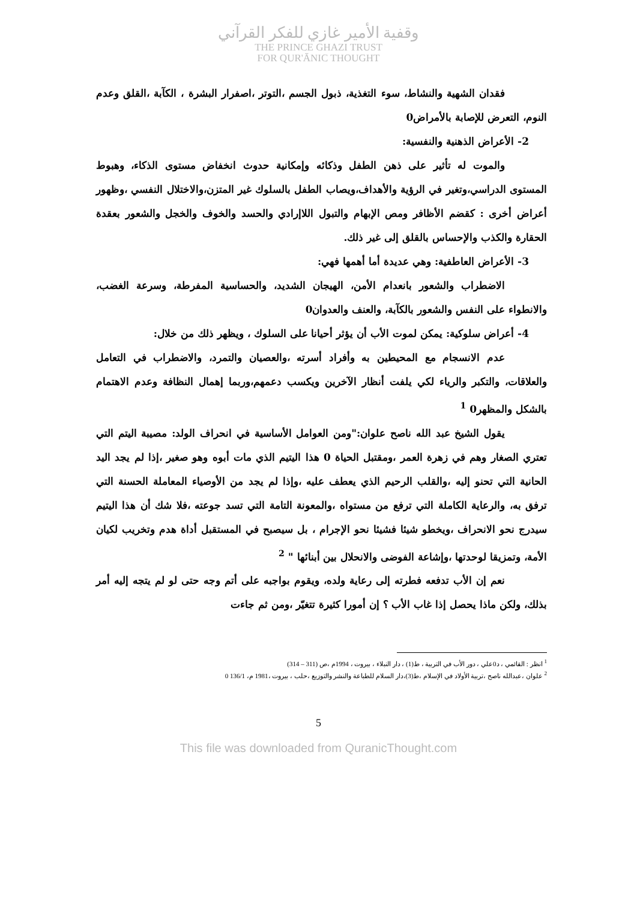وقفية الأمير غازي للفكر القرآني
THE PRINCE GHAZI TRUST
FOR QUR'ĀNIC THOUGHT
فقدان الشهية والنشاط، سوء التغذية، ذبول الجسم ،التوتر ،اصفرار البشرة ، الكآبة ،القلق وعدم النوم، التعرض للإصابة بالأمراض0
2- الأعراض الذهنية والنفسية:
والموت له تأثير على ذهن الطفل وذكائه وإمكانية حدوث انخفاض مستوى الذكاء، وهبوط المستوى الدراسي،وتغير في الرؤية والأهداف،ويصاب الطفل بالسلوك غير المتزن،والاختلال النفسي ،وظهور أعراض أخرى : كقضم الأظافر ومص الإبهام والتبول اللاإرادي والحسد والخوف والخجل والشعور بعقدة الحقارة والكذب والإحساس بالقلق إلى غير ذلك.
3- الأعراض العاطفية: وهي عديدة أما أهمها فهي:
الاضطراب والشعور بانعدام الأمن، الهيجان الشديد، والحساسية المفرطة، وسرعة الغضب، والانطواء على النفس والشعور بالكآبة، والعنف والعدوان0
4- أعراض سلوكية: يمكن لموت الأب أن يؤثر أحيانا على السلوك ، ويظهر ذلك من خلال:
عدم الانسجام مع المحيطين به وأفراد أسرته ،والعصيان والتمرد، والاضطراب في التعامل والعلاقات، والتكبر والرياء لكي يلفت أنظار الآخرين ويكسب دعمهم،وربما إهمال النظافة وعدم الاهتمام بالشكل والمظهر0 <sup>1</sup>
يقول الشيخ عبد الله ناصح علوان:"ومن العوامل الأساسية في انحراف الولد: مصيبة اليتم التي تعتري الصغار وهم في زهرة العمر ،ومقتبل الحياة 0 هذا اليتيم الذي مات أبوه وهو صغير ،إذا لم يجد اليد الحانية التي تحنو إليه ،والقلب الرحيم الذي يعطف عليه ،وإذا لم يجد من الأوصياء المعاملة الحسنة التي ترفق به، والرعاية الكاملة التي ترفع من مستواه ،والمعونة التامة التي تسد جوعته ،فلا شك أن هذا اليتيم سيدرج نحو الانحراف ،ويخطو شيئا فشيئا نحو الإجرام ، بل سيصبح في المستقبل أداة هدم وتخريب لكيان الأمة، وتمزيقا لوحدتها ،وإشاعة الفوضى والانحلال بين أبنائها " <sup>2</sup>
نعم إن الأب تدفعه فطرته إلى رعاية ولده، ويقوم بواجبه على أتم وجه حتى لو لم يتجه إليه أمر بذلك، ولكن ماذا يحصل إذا غاب الأب ؟ إن أمورا كثيرة تتغيّر ،ومن ثم جاءت
<sup>1</sup> انظر : القائمي ، د0علي ، دور الأب في التربية ، ط(1) ، دار النبلاء ، بيروت ، 1994م ،ص (311 – 314)
<sup>2</sup> علوان ،عبدالله ناصح ،تربية الأولاد في الإسلام ،ط(3)،دار السلام للطباعة والنشر والتوزيع ،حلب ، بيروت ،1981 م، 136/1 0
5
This file was downloaded from QuranicThought.com